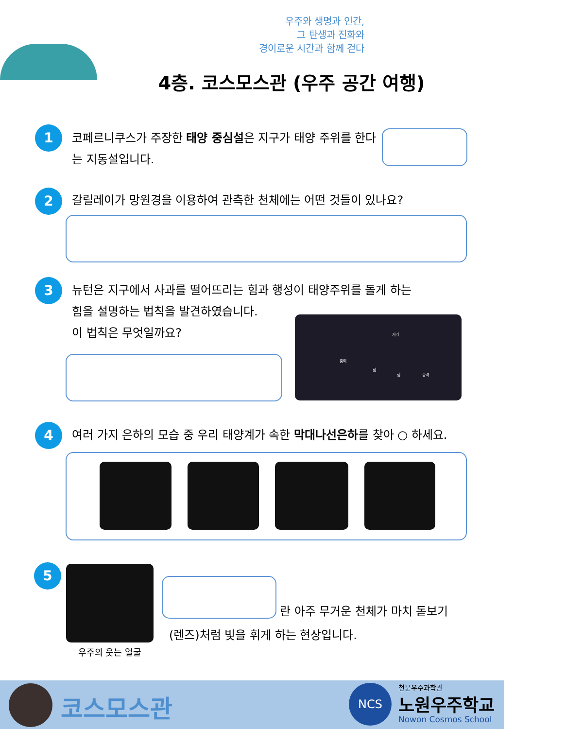우주와 생명과 인간,
그 탄생과 진화와
경이로운 시간과 함께 걷다
4층. 코스모스관 (우주 공간 여행)
1
코페르니쿠스가 주장한 태양 중심설은 지구가 태양 주위를 한다는 지동설입니다.
2
갈릴레이가 망원경을 이용하여 관측한 천체에는 어떤 것들이 있나요?
3
뉴턴은 지구에서 사과를 떨어뜨리는 힘과 행성이 태양주위를 돌게 하는
힘을 설명하는 법칙을 발견하였습니다.
이 법칙은 무엇일까요?
거리
중력
힘
힘 중력
4
여러 가지 은하의 모습 중 우리 태양계가 속한 막대나선은하를 찾아 ○ 하세요.
5
우주의 웃는 얼굴
란 아주 무거운 천체가 마치 돋보기
(렌즈)처럼 빛을 휘게 하는 현상입니다.
코스모스관 NCS 천문우주과학관
노원우주학교
Nowon Cosmos School